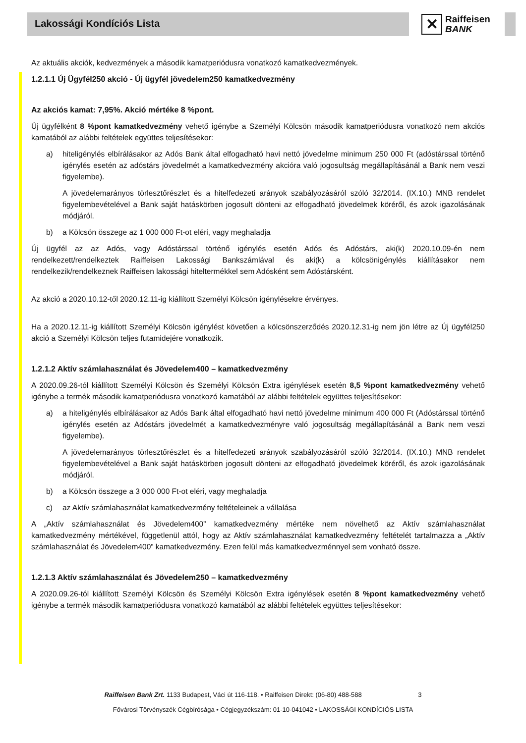Lakossági Kondíciós Lista
✕
Raiffeisen
BANK
Az aktuális akciók, kedvezmények a második kamatperiódusra vonatkozó kamatkedvezmények.
1.2.1.1 Új Ügyfél250 akció - Új ügyfél jövedelem250 kamatkedvezmény
Az akciós kamat: 7,95%. Akció mértéke 8 %pont.
Új ügyfélként 8 %pont kamatkedvezmény vehető igénybe a Személyi Kölcsön második kamatperiódusra vonatkozó nem akciós kamatából az alábbi feltételek együttes teljesítésekor:
a) hiteligénylés elbírálásakor az Adós Bank által elfogadható havi nettó jövedelme minimum 250 000 Ft (adóstárssal történő igénylés esetén az adóstárs jövedelmét a kamatkedvezmény akcióra való jogosultság megállapításánál a Bank nem veszi figyelembe).
A jövedelemarányos törlesztőrészlet és a hitelfedezeti arányok szabályozásáról szóló 32/2014. (IX.10.) MNB rendelet figyelembevételével a Bank saját hatáskörben jogosult dönteni az elfogadható jövedelmek köréről, és azok igazolásának módjáról.
b) a Kölcsön összege az 1 000 000 Ft-ot eléri, vagy meghaladja
Új ügyfél az az Adós, vagy Adóstárssal történő igénylés esetén Adós és Adóstárs, aki(k) 2020.10.09-én nem rendelkezett/rendelkeztek Raiffeisen Lakossági Bankszámlával és aki(k) a kölcsönigénylés kiállításakor nem rendelkezik/rendelkeznek Raiffeisen lakossági hiteltermékkel sem Adósként sem Adóstársként.
Az akció a 2020.10.12-től 2020.12.11-ig kiállított Személyi Kölcsön igénylésekre érvényes.
Ha a 2020.12.11-ig kiállított Személyi Kölcsön igénylést követően a kölcsönszerződés 2020.12.31-ig nem jön létre az Új ügyfél250 akció a Személyi Kölcsön teljes futamidejére vonatkozik.
1.2.1.2 Aktív számlahasználat és Jövedelem400 – kamatkedvezmény
A 2020.09.26-tól kiállított Személyi Kölcsön és Személyi Kölcsön Extra igénylések esetén 8,5 %pont kamatkedvezmény vehető igénybe a termék második kamatperiódusra vonatkozó kamatából az alábbi feltételek együttes teljesítésekor:
a) a hiteligénylés elbírálásakor az Adós Bank által elfogadható havi nettó jövedelme minimum 400 000 Ft (Adóstárssal történő igénylés esetén az Adóstárs jövedelmét a kamatkedvezményre való jogosultság megállapításánál a Bank nem veszi figyelembe).
A jövedelemarányos törlesztőrészlet és a hitelfedezeti arányok szabályozásáról szóló 32/2014. (IX.10.) MNB rendelet figyelembevételével a Bank saját hatáskörben jogosult dönteni az elfogadható jövedelmek köréről, és azok igazolásának módjáról.
b) a Kölcsön összege a 3 000 000 Ft-ot eléri, vagy meghaladja
c) az Aktív számlahasználat kamatkedvezmény feltételeinek a vállalása
A „Aktív számlahasználat és Jövedelem400” kamatkedvezmény mértéke nem növelhető az Aktív számlahasználat kamatkedvezmény mértékével, függetlenül attól, hogy az Aktív számlahasználat kamatkedvezmény feltételét tartalmazza a „Aktív számlahasználat és Jövedelem400” kamatkedvezmény. Ezen felül más kamatkedvezménnyel sem vonható össze.
1.2.1.3 Aktív számlahasználat és Jövedelem250 – kamatkedvezmény
A 2020.09.26-tól kiállított Személyi Kölcsön és Személyi Kölcsön Extra igénylések esetén 8 %pont kamatkedvezmény vehető igénybe a termék második kamatperiódusra vonatkozó kamatából az alábbi feltételek együttes teljesítésekor:
Raiffeisen Bank Zrt. 1133 Budapest, Váci út 116-118. • Raiffeisen Direkt: (06-80) 488-588 3
Fővárosi Törvényszék Cégbírósága • Cégjegyzékszám: 01-10-041042 • LAKOSSÁGI KONDÍCIÓS LISTA